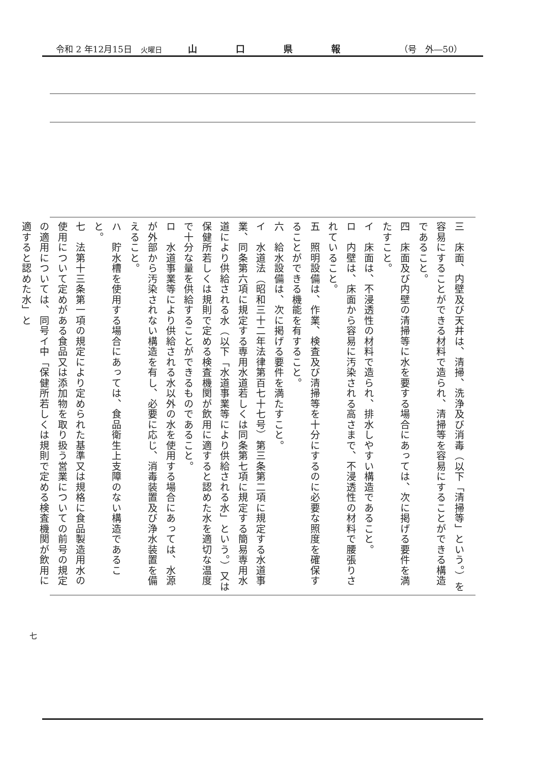令和 2 年12月15日　火曜日 山口県報 （号　外―50）
三　床面、内壁及び天井は、清掃、洗浄及び消毒（以下「清掃等」という。）を容易にすることができる材料で造られ、清掃等を容易にすることができる構造であること。
四　床面及び内壁の清掃等に水を要する場合にあっては、次に掲げる要件を満たすこと。
イ　床面は、不浸透性の材料で造られ、排水しやすい構造であること。
ロ　内壁は、床面から容易に汚染される高さまで、不浸透性の材料で腰張りされていること。
五　照明設備は、作業、検査及び清掃等を十分にするのに必要な照度を確保することができる機能を有すること。
六　給水設備は、次に掲げる要件を満たすこと。
イ　水道法（昭和三十二年法律第百七十七号）第三条第二項に規定する水道事業、同条第六項に規定する専用水道若しくは同条第七項に規定する簡易専用水道により供給される水（以下「水道事業等により供給される水」という。）又は保健所若しくは規則で定める検査機関が飲用に適すると認めた水を適切な温度で十分な量を供給することができるものであること。
ロ　水道事業等により供給される水以外の水を使用する場合にあっては、水源が外部から汚染されない構造を有し、必要に応じ、消毒装置及び浄水装置を備えること。
ハ　貯水槽を使用する場合にあっては、食品衛生上支障のない構造であること。
七　法第十三条第一項の規定により定められた基準又は規格に食品製造用水の使用について定めがある食品又は添加物を取り扱う営業についての前号の規定の適用については、同号イ中「保健所若しくは規則で定める検査機関が飲用に適すると認めた水」と
七